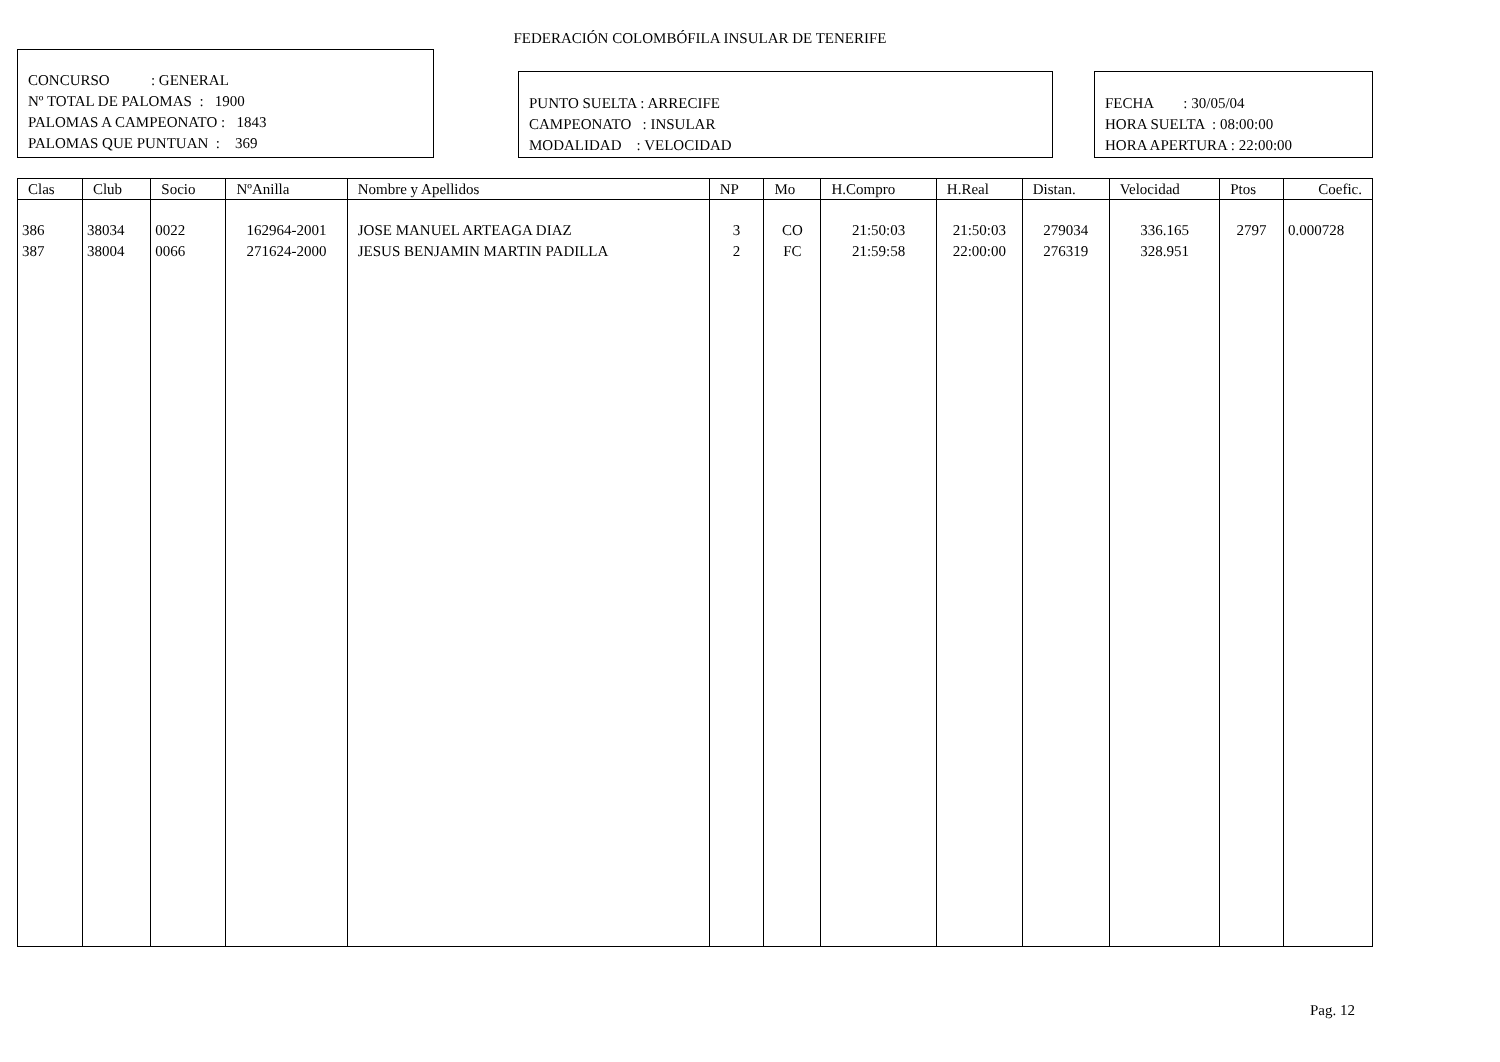FEDERACIÓN COLOMBÓFILA INSULAR DE TENERIFE
CONCURSO : GENERAL
Nº TOTAL DE PALOMAS : 1900
PALOMAS A CAMPEONATO : 1843
PALOMAS QUE PUNTUAN : 369
PUNTO SUELTA : ARRECIFE
CAMPEONATO : INSULAR
MODALIDAD : VELOCIDAD
FECHA : 30/05/04
HORA SUELTA : 08:00:00
HORA APERTURA : 22:00:00
| Clas | Club | Socio | NºAnilla | Nombre y Apellidos | NP | Mo | H.Compro | H.Real | Distan. | Velocidad | Ptos | Coefic. |
| --- | --- | --- | --- | --- | --- | --- | --- | --- | --- | --- | --- | --- |
| 386 | 38034 | 0022 | 162964-2001 | JOSE MANUEL ARTEAGA DIAZ | 3 | CO | 21:50:03 | 21:50:03 | 279034 | 336.165 | 2797 | 0.000728 |
| 387 | 38004 | 0066 | 271624-2000 | JESUS BENJAMIN MARTIN PADILLA | 2 | FC | 21:59:58 | 22:00:00 | 276319 | 328.951 | | |
Pag. 12